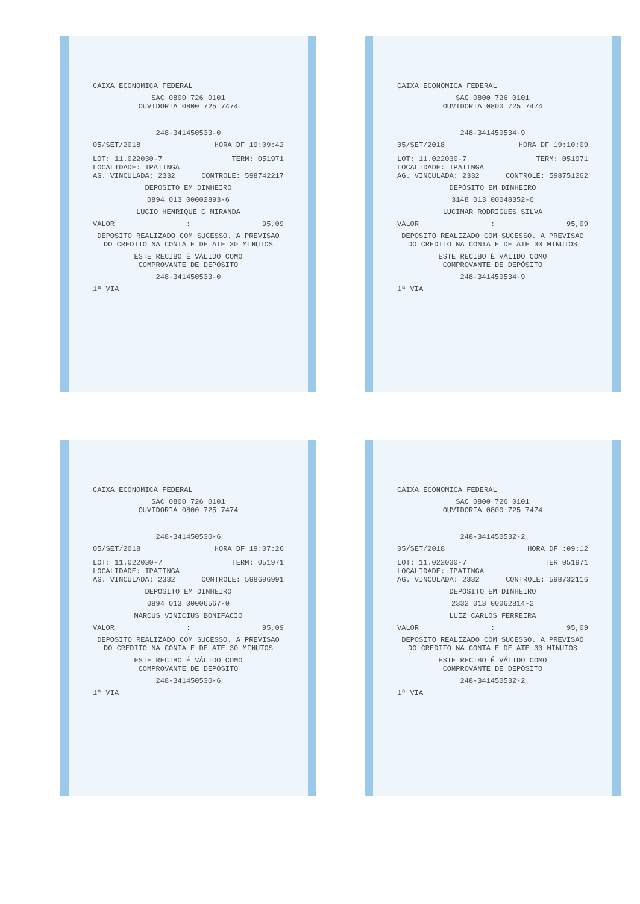CAIXA ECONOMICA FEDERAL
SAC 0800 726 0101
OUVIDORIA 0800 725 7474
248-341450533-0
05/SET/2018 HORA DF 19:09:42
LOT: 11.022030-7 TERM: 051971
LOCALIDADE: IPATINGA
AG. VINCULADA: 2332 CONTROLE: 598742217
DEPÓSITO EM DINHEIRO
0894 013 00002893-6
LUCIO HENRIQUE C MIRANDA
VALOR : 95,09
DEPOSITO REALIZADO COM SUCESSO. A PREVISAO DO CREDITO NA CONTA E DE ATE 30 MINUTOS
ESTE RECIBO É VÁLIDO COMO
COMPROVANTE DE DEPÓSITO
248-341450533-0
1ª VIA
CAIXA ECONOMICA FEDERAL
SAC 0800 726 0101
OUVIDORIA 0800 725 7474
248-341450534-9
05/SET/2018 HORA DF 19:10:09
LOT: 11.022030-7 TERM: 051971
LOCALIDADE: IPATINGA
AG. VINCULADA: 2332 CONTROLE: 598751262
DEPÓSITO EM DINHEIRO
3148 013 00048352-0
LUCIMAR RODRIGUES SILVA
VALOR : 95,09
DEPOSITO REALIZADO COM SUCESSO. A PREVISAO DO CREDITO NA CONTA E DE ATE 30 MINUTOS
ESTE RECIBO É VÁLIDO COMO
COMPROVANTE DE DEPÓSITO
248-341450534-9
1ª VIA
CAIXA ECONOMICA FEDERAL
SAC 0800 726 0101
OUVIDORIA 0800 725 7474
248-341450530-6
05/SET/2018 HORA DF 19:07:26
LOT: 11.022030-7 TERM: 051971
LOCALIDADE: IPATINGA
AG. VINCULADA: 2332 CONTROLE: 598696991
DEPÓSITO EM DINHEIRO
0894 013 00006567-0
MARCUS VINICIUS BONIFACIO
VALOR : 95,09
DEPOSITO REALIZADO COM SUCESSO. A PREVISAO DO CREDITO NA CONTA E DE ATE 30 MINUTOS
ESTE RECIBO É VÁLIDO COMO
COMPROVANTE DE DEPÓSITO
248-341450530-6
1ª VIA
CAIXA ECONOMICA FEDERAL
SAC 0800 726 0101
OUVIDORIA 0800 725 7474
248-341450532-2
05/SET/2018 HORA DF :09:12
LOT: 11.022030-7 TER 051971
LOCALIDADE: IPATINGA
AG. VINCULADA: 2332 CONTROLE: 598732116
DEPÓSITO EM DINHEIRO
2332 013 00062814-2
LUIZ CARLOS FERREIRA
VALOR : 95,09
DEPOSITO REALIZADO COM SUCESSO. A PREVISAO DO CREDITO NA CONTA E DE ATE 30 MINUTOS
ESTE RECIBO É VÁLIDO COMO
COMPROVANTE DE DEPÓSITO
248-341450532-2
1ª VIA